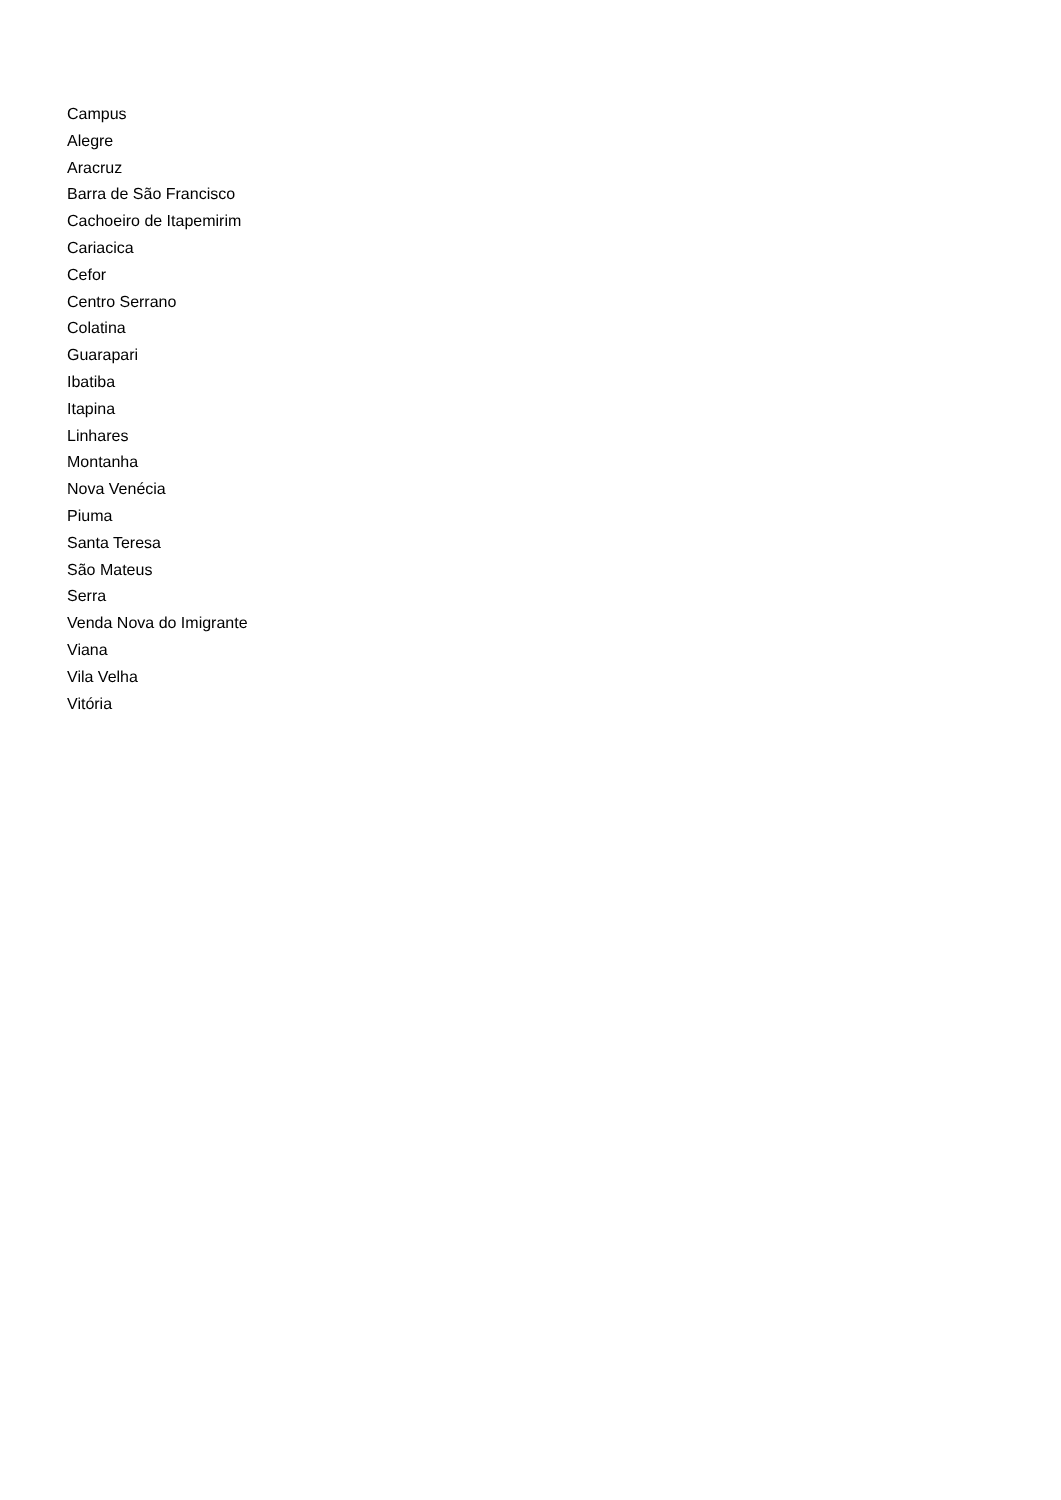Campus
Alegre
Aracruz
Barra de São Francisco
Cachoeiro de Itapemirim
Cariacica
Cefor
Centro Serrano
Colatina
Guarapari
Ibatiba
Itapina
Linhares
Montanha
Nova Venécia
Piuma
Santa Teresa
São Mateus
Serra
Venda Nova do Imigrante
Viana
Vila Velha
Vitória